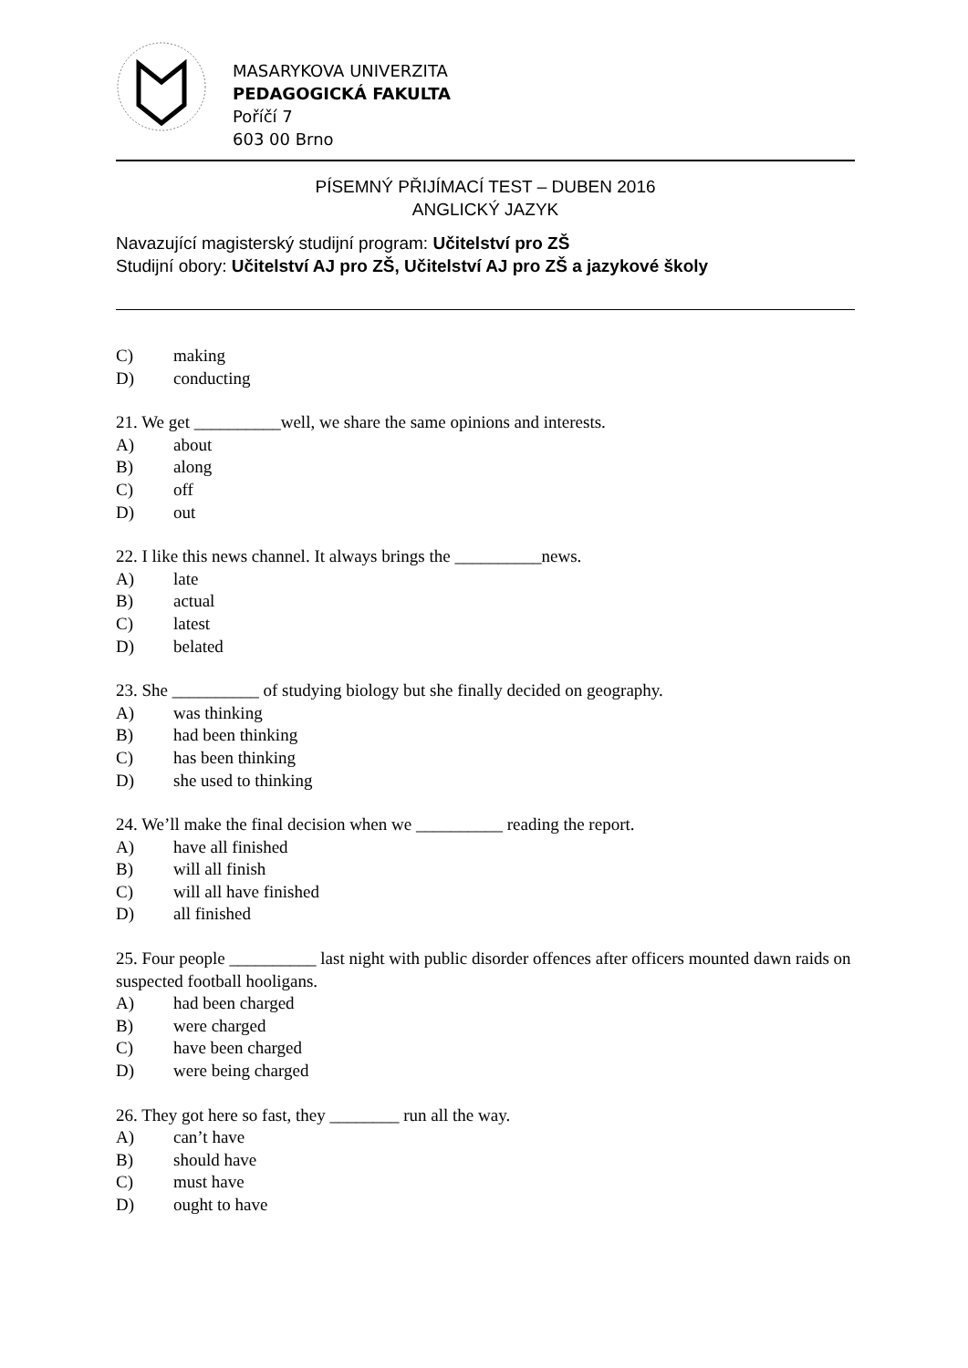MASARYKOVA UNIVERZITA
PEDAGOGICKÁ FAKULTA
Poříčí 7
603 00 Brno
PÍSEMNÝ PŘIJÍMACÍ TEST – DUBEN 2016
ANGLICKÝ JAZYK
Navazující magisterský studijní program: Učitelství pro ZŠ
Studijní obory: Učitelství AJ pro ZŠ, Učitelství AJ pro ZŠ a jazykové školy
C) making
D) conducting
21. We get __________well, we share the same opinions and interests.
A) about
B) along
C) off
D) out
22. I like this news channel. It always brings the __________news.
A) late
B) actual
C) latest
D) belated
23. She __________ of studying biology but she finally decided on geography.
A) was thinking
B) had been thinking
C) has been thinking
D) she used to thinking
24. We’ll make the final decision when we __________ reading the report.
A) have all finished
B) will all finish
C) will all have finished
D) all finished
25. Four people __________ last night with public disorder offences after officers mounted dawn raids on suspected football hooligans.
A) had been charged
B) were charged
C) have been charged
D) were being charged
26. They got here so fast, they ________ run all the way.
A) can’t have
B) should have
C) must have
D) ought to have